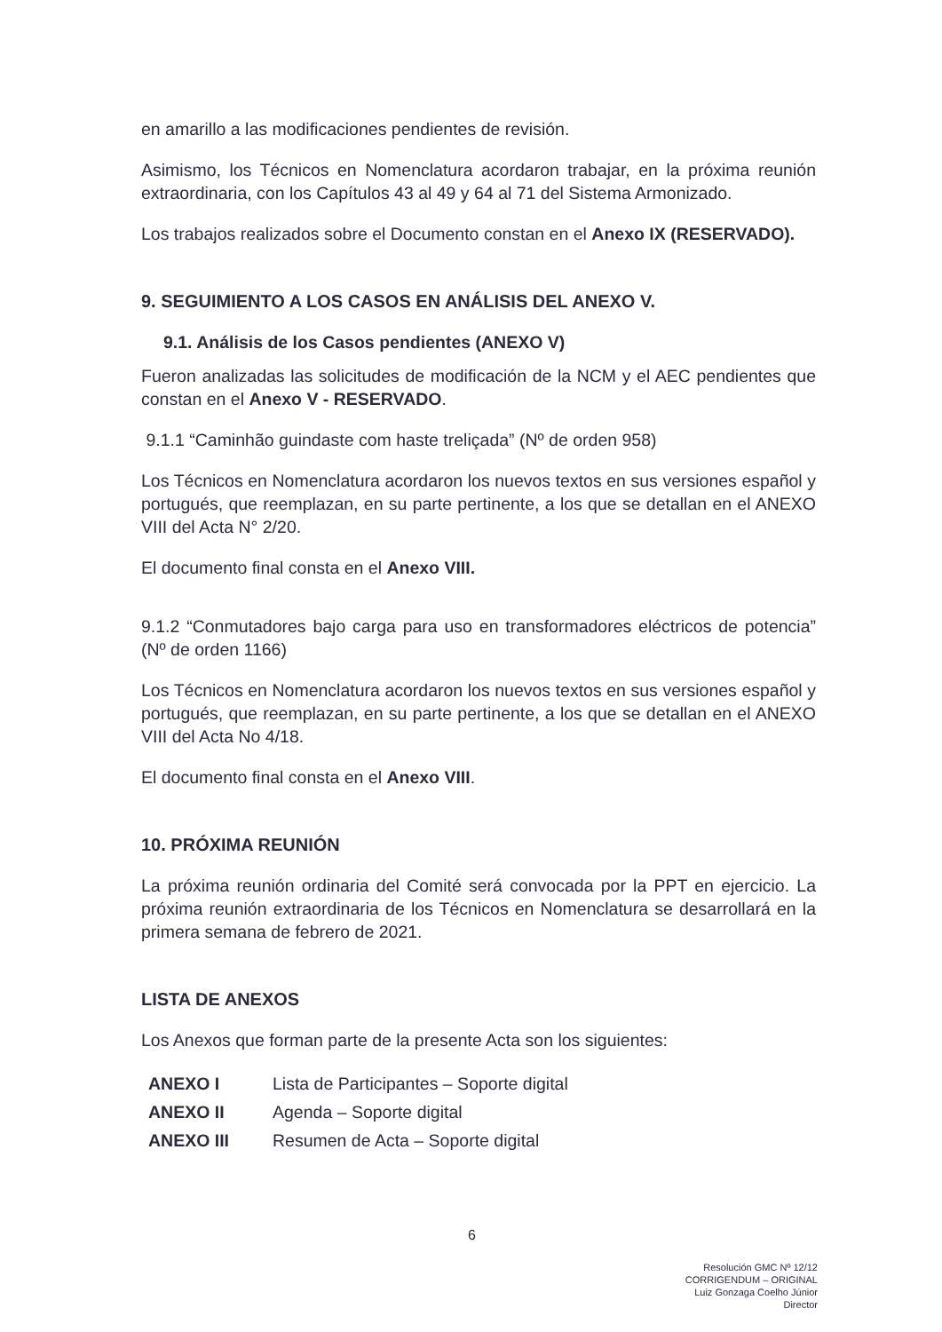en amarillo a las modificaciones pendientes de revisión.
Asimismo, los Técnicos en Nomenclatura acordaron trabajar, en la próxima reunión extraordinaria, con los Capítulos 43 al 49 y 64 al 71 del Sistema Armonizado.
Los trabajos realizados sobre el Documento constan en el Anexo IX (RESERVADO).
9. SEGUIMIENTO A LOS CASOS EN ANÁLISIS DEL ANEXO V.
9.1. Análisis de los Casos pendientes (ANEXO V)
Fueron analizadas las solicitudes de modificación de la NCM y el AEC pendientes que constan en el Anexo V - RESERVADO.
9.1.1 “Caminhão guindaste com haste treliçada” (Nº de orden 958)
Los Técnicos en Nomenclatura acordaron los nuevos textos en sus versiones español y portugués, que reemplazan, en su parte pertinente, a los que se detallan en el ANEXO VIII del Acta N° 2/20.
El documento final consta en el Anexo VIII.
9.1.2 “Conmutadores bajo carga para uso en transformadores eléctricos de potencia” (Nº de orden 1166)
Los Técnicos en Nomenclatura acordaron los nuevos textos en sus versiones español y portugués, que reemplazan, en su parte pertinente, a los que se detallan en el ANEXO VIII del Acta No 4/18.
El documento final consta en el Anexo VIII.
10. PRÓXIMA REUNIÓN
La próxima reunión ordinaria del Comité será convocada por la PPT en ejercicio. La próxima reunión extraordinaria de los Técnicos en Nomenclatura se desarrollará en la primera semana de febrero de 2021.
LISTA DE ANEXOS
Los Anexos que forman parte de la presente Acta son los siguientes:
| ANEXO I | Lista de Participantes – Soporte digital |
| ANEXO II | Agenda – Soporte digital |
| ANEXO III | Resumen de Acta – Soporte digital |
6
Resolución GMC Nº 12/12
CORRIGENDUM – ORIGINAL
Luiz Gonzaga Coelho Júnior
Director